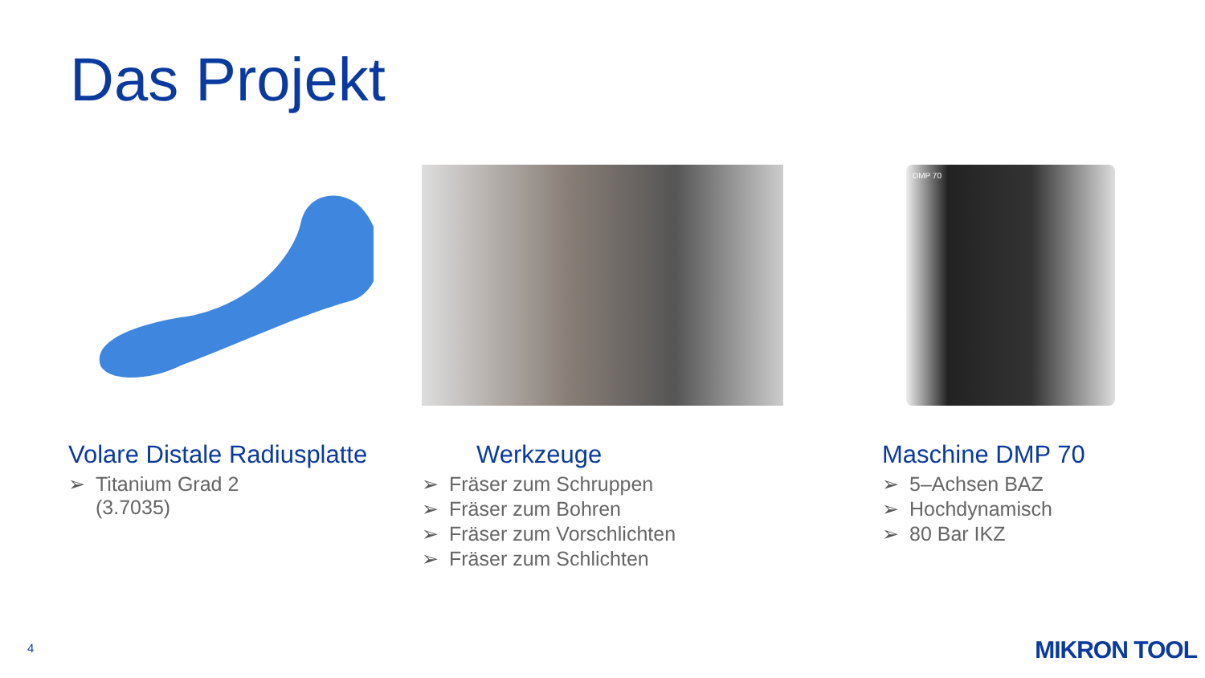Das Projekt
Volare Distale Radiusplatte
➢ Titanium Grad 2
(3.7035)
Werkzeuge
➢ Fräser zum Schruppen
➢ Fräser zum Bohren
➢ Fräser zum Vorschlichten
➢ Fräser zum Schlichten
DMP 70
Maschine DMP 70
➢ 5–Achsen BAZ
➢ Hochdynamisch
➢ 80 Bar IKZ
4 MIKRON TOOL